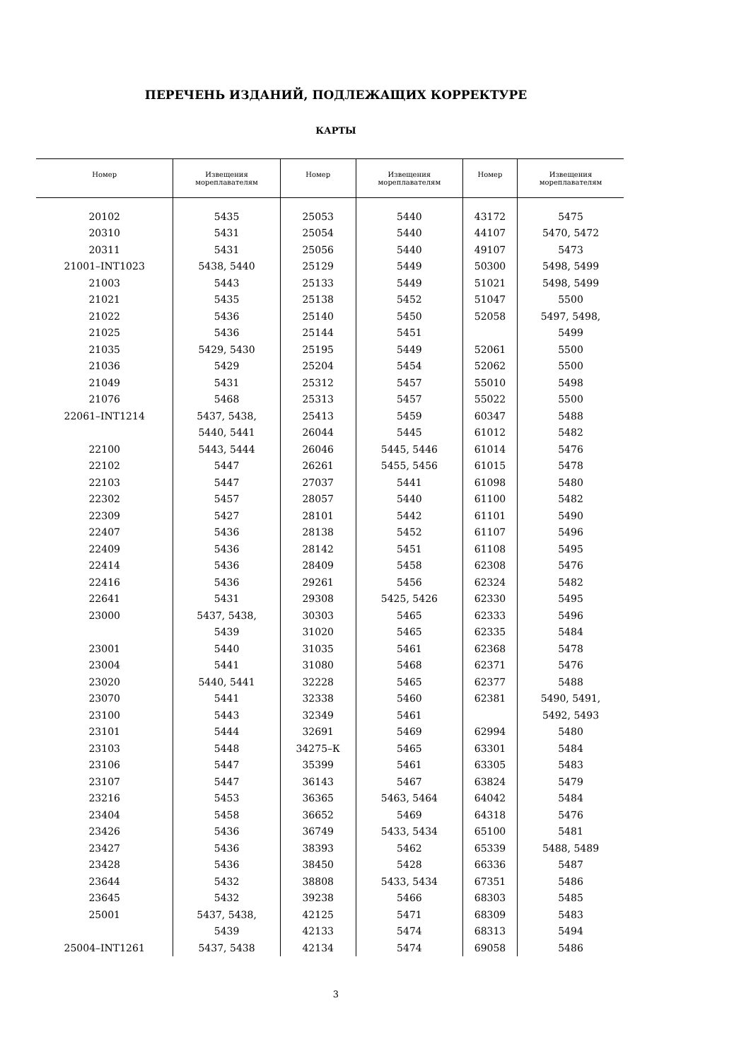ПЕРЕЧЕНЬ ИЗДАНИЙ, ПОДЛЕЖАЩИХ КОРРЕКТУРЕ
КАРТЫ
| Номер | Извещения мореплавателям | Номер | Извещения мореплавателям | Номер | Извещения мореплавателям |
| --- | --- | --- | --- | --- | --- |
| 20102 | 5435 | 25053 | 5440 | 43172 | 5475 |
| 20310 | 5431 | 25054 | 5440 | 44107 | 5470, 5472 |
| 20311 | 5431 | 25056 | 5440 | 49107 | 5473 |
| 21001–INT1023 | 5438, 5440 | 25129 | 5449 | 50300 | 5498, 5499 |
| 21003 | 5443 | 25133 | 5449 | 51021 | 5498, 5499 |
| 21021 | 5435 | 25138 | 5452 | 51047 | 5500 |
| 21022 | 5436 | 25140 | 5450 | 52058 | 5497, 5498, |
| 21025 | 5436 | 25144 | 5451 | | 5499 |
| 21035 | 5429, 5430 | 25195 | 5449 | 52061 | 5500 |
| 21036 | 5429 | 25204 | 5454 | 52062 | 5500 |
| 21049 | 5431 | 25312 | 5457 | 55010 | 5498 |
| 21076 | 5468 | 25313 | 5457 | 55022 | 5500 |
| 22061–INT1214 | 5437, 5438, | 25413 | 5459 | 60347 | 5488 |
| | 5440, 5441 | 26044 | 5445 | 61012 | 5482 |
| 22100 | 5443, 5444 | 26046 | 5445, 5446 | 61014 | 5476 |
| 22102 | 5447 | 26261 | 5455, 5456 | 61015 | 5478 |
| 22103 | 5447 | 27037 | 5441 | 61098 | 5480 |
| 22302 | 5457 | 28057 | 5440 | 61100 | 5482 |
| 22309 | 5427 | 28101 | 5442 | 61101 | 5490 |
| 22407 | 5436 | 28138 | 5452 | 61107 | 5496 |
| 22409 | 5436 | 28142 | 5451 | 61108 | 5495 |
| 22414 | 5436 | 28409 | 5458 | 62308 | 5476 |
| 22416 | 5436 | 29261 | 5456 | 62324 | 5482 |
| 22641 | 5431 | 29308 | 5425, 5426 | 62330 | 5495 |
| 23000 | 5437, 5438, | 30303 | 5465 | 62333 | 5496 |
| | 5439 | 31020 | 5465 | 62335 | 5484 |
| 23001 | 5440 | 31035 | 5461 | 62368 | 5478 |
| 23004 | 5441 | 31080 | 5468 | 62371 | 5476 |
| 23020 | 5440, 5441 | 32228 | 5465 | 62377 | 5488 |
| 23070 | 5441 | 32338 | 5460 | 62381 | 5490, 5491, |
| 23100 | 5443 | 32349 | 5461 | | 5492, 5493 |
| 23101 | 5444 | 32691 | 5469 | 62994 | 5480 |
| 23103 | 5448 | 34275–К | 5465 | 63301 | 5484 |
| 23106 | 5447 | 35399 | 5461 | 63305 | 5483 |
| 23107 | 5447 | 36143 | 5467 | 63824 | 5479 |
| 23216 | 5453 | 36365 | 5463, 5464 | 64042 | 5484 |
| 23404 | 5458 | 36652 | 5469 | 64318 | 5476 |
| 23426 | 5436 | 36749 | 5433, 5434 | 65100 | 5481 |
| 23427 | 5436 | 38393 | 5462 | 65339 | 5488, 5489 |
| 23428 | 5436 | 38450 | 5428 | 66336 | 5487 |
| 23644 | 5432 | 38808 | 5433, 5434 | 67351 | 5486 |
| 23645 | 5432 | 39238 | 5466 | 68303 | 5485 |
| 25001 | 5437, 5438, | 42125 | 5471 | 68309 | 5483 |
| | 5439 | 42133 | 5474 | 68313 | 5494 |
| 25004–INT1261 | 5437, 5438 | 42134 | 5474 | 69058 | 5486 |
3